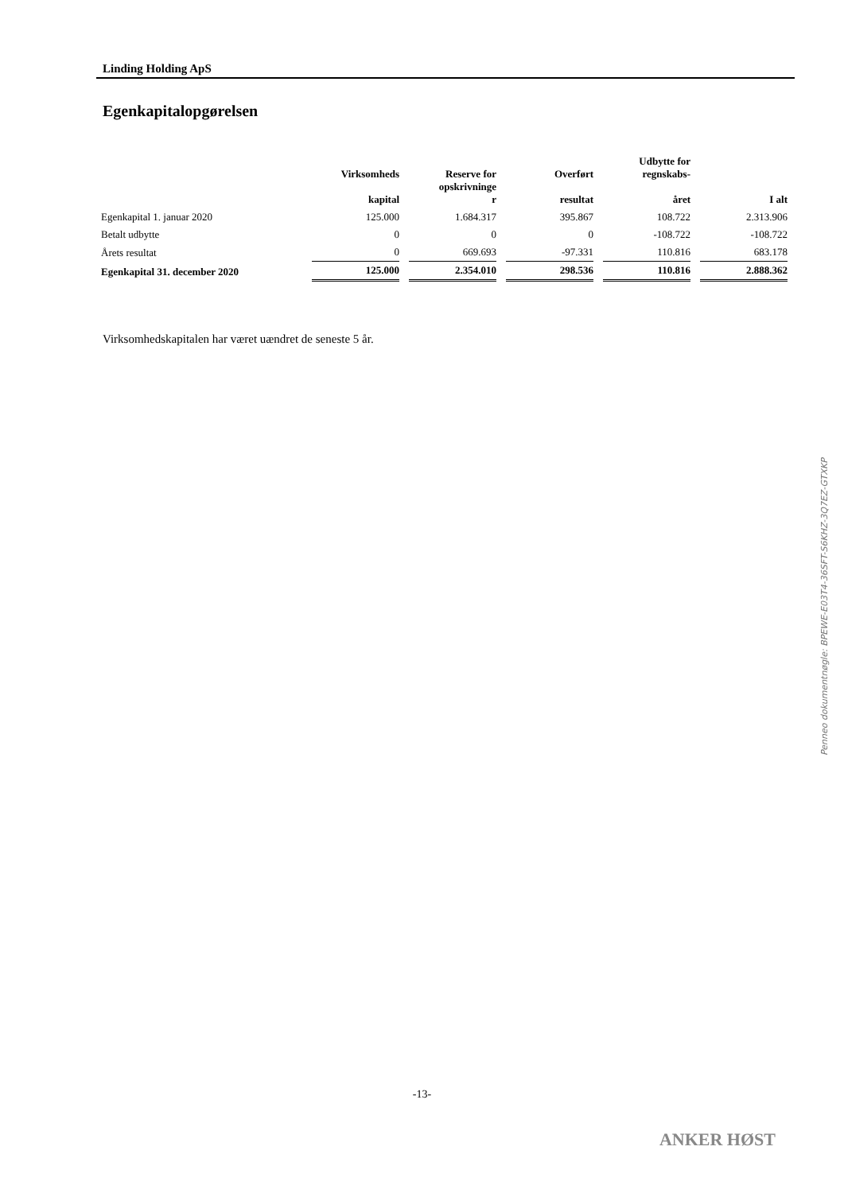Linding Holding ApS
Egenkapitalopgørelsen
| | Virksomheds kapital | | Reserve for opskrivninge r | | Overført resultat | | Udbytte for regnskabs- året | | I alt |
| --- | --- | --- | --- | --- | --- | --- | --- | --- | --- |
| Egenkapital 1. januar 2020 | 125.000 | | 1.684.317 | | 395.867 | | 108.722 | | 2.313.906 |
| Betalt udbytte | 0 | | 0 | | 0 | | -108.722 | | -108.722 |
| Årets resultat | 0 | | 669.693 | | -97.331 | | 110.816 | | 683.178 |
| Egenkapital 31. december 2020 | 125.000 | | 2.354.010 | | 298.536 | | 110.816 | | 2.888.362 |
Virksomhedskapitalen har været uændret de seneste 5 år.
Penneo dokumentnøgle: BPEWE-E03T4-36SFT-S6KHZ-3Q7EZ-GTXKP
-13-
ANKER HØST